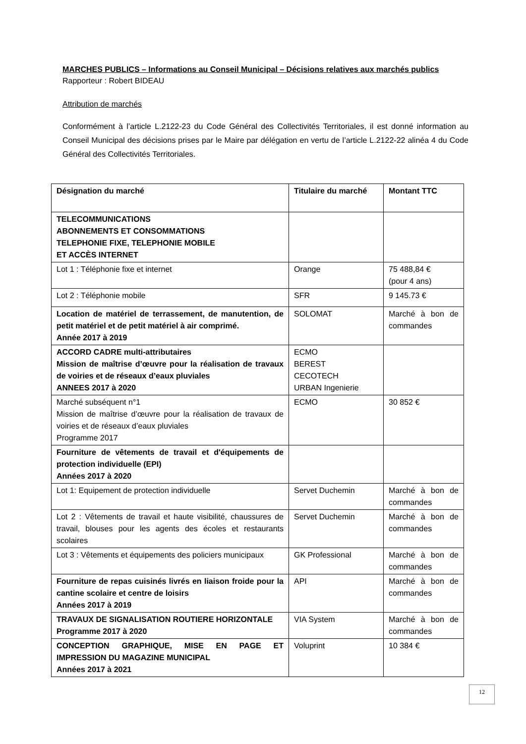MARCHES PUBLICS – Informations au Conseil Municipal – Décisions relatives aux marchés publics
Rapporteur : Robert BIDEAU
Attribution de marchés
Conformément à l’article L.2122-23 du Code Général des Collectivités Territoriales, il est donné information au Conseil Municipal des décisions prises par le Maire par délégation en vertu de l’article L.2122-22 alinéa 4 du Code Général des Collectivités Territoriales.
| Désignation du marché | Titulaire du marché | Montant TTC |
| --- | --- | --- |
| TELECOMMUNICATIONS ABONNEMENTS ET CONSOMMATIONS TELEPHONIE FIXE, TELEPHONIE MOBILE ET ACCÈS INTERNET | | |
| Lot 1 : Téléphonie fixe et internet | Orange | 75 488,84 € (pour 4 ans) |
| Lot 2 : Téléphonie mobile | SFR | 9 145.73 € |
| Location de matériel de terrassement, de manutention, de petit matériel et de petit matériel à air comprimé. Année 2017 à 2019 | SOLOMAT | Marché à bon de commandes |
| ACCORD CADRE multi-attributaires Mission de maîtrise d’œuvre pour la réalisation de travaux de voiries et de réseaux d’eaux pluviales ANNEES 2017 à 2020 | ECMO BEREST CECOTECH URBAN Ingenierie | |
| Marché subséquent n°1 Mission de maîtrise d’œuvre pour la réalisation de travaux de voiries et de réseaux d’eaux pluviales Programme 2017 | ECMO | 30 852 € |
| Fourniture de vêtements de travail et d'équipements de protection individuelle (EPI) Années 2017 à 2020 | | |
| Lot 1: Equipement de protection individuelle | Servet Duchemin | Marché à bon de commandes |
| Lot 2 : Vêtements de travail et haute visibilité, chaussures de travail, blouses pour les agents des écoles et restaurants scolaires | Servet Duchemin | Marché à bon de commandes |
| Lot 3 : Vêtements et équipements des policiers municipaux | GK Professional | Marché à bon de commandes |
| Fourniture de repas cuisinés livrés en liaison froide pour la cantine scolaire et centre de loisirs Années 2017 à 2019 | API | Marché à bon de commandes |
| TRAVAUX DE SIGNALISATION ROUTIERE HORIZONTALE Programme 2017 à 2020 | VIA System | Marché à bon de commandes |
| CONCEPTION GRAPHIQUE, MISE EN PAGE ET IMPRESSION DU MAGAZINE MUNICIPAL Années 2017 à 2021 | Voluprint | 10 384 € |
12